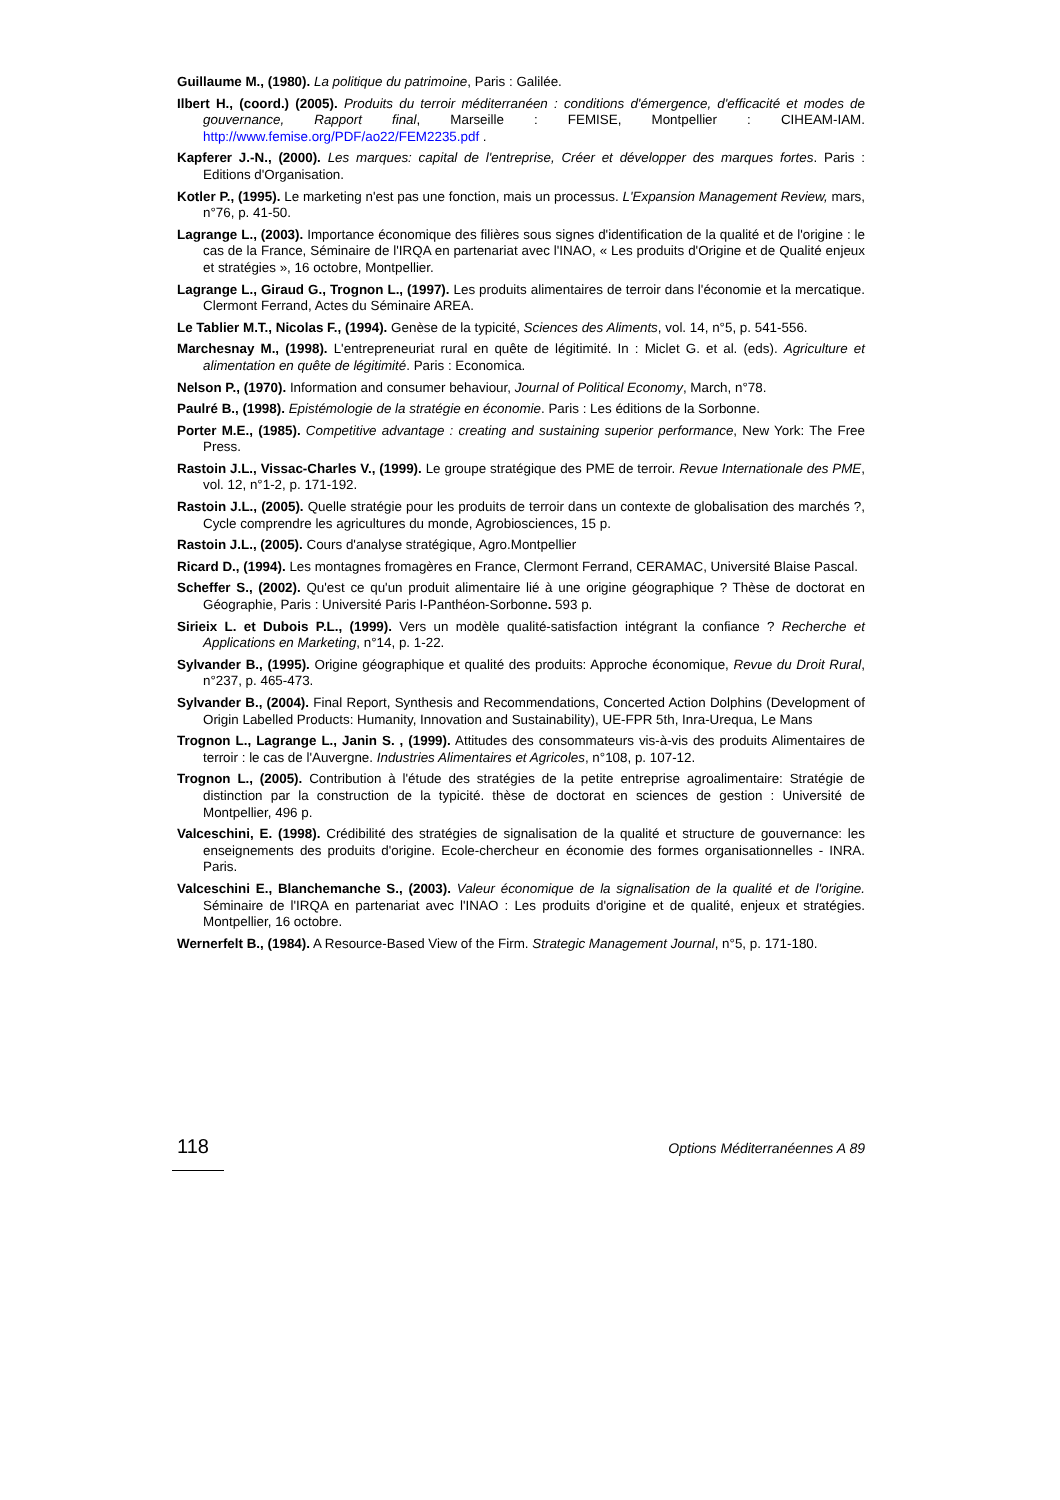Guillaume M., (1980). La politique du patrimoine, Paris : Galilée.
Ilbert H., (coord.) (2005). Produits du terroir méditerranéen : conditions d'émergence, d'efficacité et modes de gouvernance, Rapport final, Marseille : FEMISE, Montpellier : CIHEAM-IAM. http://www.femise.org/PDF/ao22/FEM2235.pdf .
Kapferer J.-N., (2000). Les marques: capital de l'entreprise, Créer et développer des marques fortes. Paris : Editions d'Organisation.
Kotler P., (1995). Le marketing n'est pas une fonction, mais un processus. L'Expansion Management Review, mars, n°76, p. 41-50.
Lagrange L., (2003). Importance économique des filières sous signes d'identification de la qualité et de l'origine : le cas de la France, Séminaire de l'IRQA en partenariat avec l'INAO, « Les produits d'Origine et de Qualité enjeux et stratégies », 16 octobre, Montpellier.
Lagrange L., Giraud G., Trognon L., (1997). Les produits alimentaires de terroir dans l'économie et la mercatique. Clermont Ferrand, Actes du Séminaire AREA.
Le Tablier M.T., Nicolas F., (1994). Genèse de la typicité, Sciences des Aliments, vol. 14, n°5, p. 541-556.
Marchesnay M., (1998). L'entrepreneuriat rural en quête de légitimité. In : Miclet G. et al. (eds). Agriculture et alimentation en quête de légitimité. Paris : Economica.
Nelson P., (1970). Information and consumer behaviour, Journal of Political Economy, March, n°78.
Paulré B., (1998). Epistémologie de la stratégie en économie. Paris : Les éditions de la Sorbonne.
Porter M.E., (1985). Competitive advantage : creating and sustaining superior performance, New York: The Free Press.
Rastoin J.L., Vissac-Charles V., (1999). Le groupe stratégique des PME de terroir. Revue Internationale des PME, vol. 12, n°1-2, p. 171-192.
Rastoin J.L., (2005). Quelle stratégie pour les produits de terroir dans un contexte de globalisation des marchés ?, Cycle comprendre les agricultures du monde, Agrobiosciences, 15 p.
Rastoin J.L., (2005). Cours d'analyse stratégique, Agro.Montpellier
Ricard D., (1994). Les montagnes fromagères en France, Clermont Ferrand, CERAMAC, Université Blaise Pascal.
Scheffer S., (2002). Qu'est ce qu'un produit alimentaire lié à une origine géographique ? Thèse de doctorat en Géographie, Paris : Université Paris I-Panthéon-Sorbonne. 593 p.
Sirieix L. et Dubois P.L., (1999). Vers un modèle qualité-satisfaction intégrant la confiance ? Recherche et Applications en Marketing, n°14, p. 1-22.
Sylvander B., (1995). Origine géographique et qualité des produits: Approche économique, Revue du Droit Rural, n°237, p. 465-473.
Sylvander B., (2004). Final Report, Synthesis and Recommendations, Concerted Action Dolphins (Development of Origin Labelled Products: Humanity, Innovation and Sustainability), UE-FPR 5th, Inra-Urequa, Le Mans
Trognon L., Lagrange L., Janin S. , (1999). Attitudes des consommateurs vis-à-vis des produits Alimentaires de terroir : le cas de l'Auvergne. Industries Alimentaires et Agricoles, n°108, p. 107-12.
Trognon L., (2005). Contribution à l'étude des stratégies de la petite entreprise agroalimentaire: Stratégie de distinction par la construction de la typicité. thèse de doctorat en sciences de gestion : Université de Montpellier, 496 p.
Valceschini, E. (1998). Crédibilité des stratégies de signalisation de la qualité et structure de gouvernance: les enseignements des produits d'origine. Ecole-chercheur en économie des formes organisationnelles - INRA. Paris.
Valceschini E., Blanchemanche S., (2003). Valeur économique de la signalisation de la qualité et de l'origine. Séminaire de l'IRQA en partenariat avec l'INAO : Les produits d'origine et de qualité, enjeux et stratégies. Montpellier, 16 octobre.
Wernerfelt B., (1984). A Resource-Based View of the Firm. Strategic Management Journal, n°5, p. 171-180.
118 Options Méditerranéennes A 89